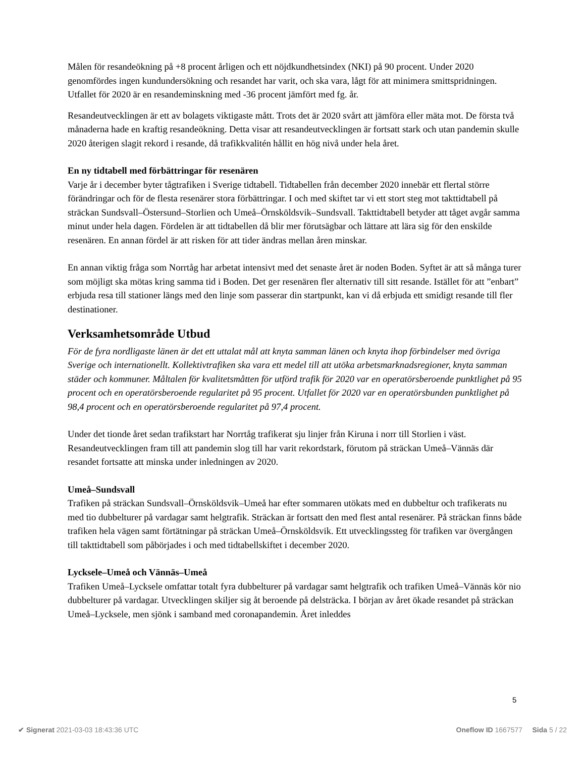Målen för resandeökning på +8 procent årligen och ett nöjdkundhetsindex (NKI) på 90 procent. Under 2020 genomfördes ingen kundundersökning och resandet har varit, och ska vara, lågt för att minimera smittspridningen. Utfallet för 2020 är en resandeminskning med -36 procent jämfört med fg. år.
Resandeutvecklingen är ett av bolagets viktigaste mått. Trots det är 2020 svårt att jämföra eller mäta mot. De första två månaderna hade en kraftig resandeökning. Detta visar att resandeutvecklingen är fortsatt stark och utan pandemin skulle 2020 återigen slagit rekord i resande, då trafikkvalitén hållit en hög nivå under hela året.
En ny tidtabell med förbättringar för resenären
Varje år i december byter tågtrafiken i Sverige tidtabell. Tidtabellen från december 2020 innebär ett flertal större förändringar och för de flesta resenärer stora förbättringar. I och med skiftet tar vi ett stort steg mot takttidtabell på sträckan Sundsvall–Östersund–Storlien och Umeå–Örnsköldsvik–Sundsvall. Takttidtabell betyder att tåget avgår samma minut under hela dagen. Fördelen är att tidtabellen då blir mer förutsägbar och lättare att lära sig för den enskilde resenären. En annan fördel är att risken för att tider ändras mellan åren minskar.
En annan viktig fråga som Norrtåg har arbetat intensivt med det senaste året är noden Boden. Syftet är att så många turer som möjligt ska mötas kring samma tid i Boden. Det ger resenären fler alternativ till sitt resande. Istället för att ”enbart” erbjuda resa till stationer längs med den linje som passerar din startpunkt, kan vi då erbjuda ett smidigt resande till fler destinationer.
Verksamhetsområde Utbud
För de fyra nordligaste länen är det ett uttalat mål att knyta samman länen och knyta ihop förbindelser med övriga Sverige och internationellt. Kollektivtrafiken ska vara ett medel till att utöka arbetsmarknadsregioner, knyta samman städer och kommuner. Måltalen för kvalitetsmåtten för utförd trafik för 2020 var en operatörsberoende punktlighet på 95 procent och en operatörsberoende regularitet på 95 procent. Utfallet för 2020 var en operatörsbunden punktlighet på 98,4 procent och en operatörsberoende regularitet på 97,4 procent.
Under det tionde året sedan trafikstart har Norrtåg trafikerat sju linjer från Kiruna i norr till Storlien i väst. Resandeutvecklingen fram till att pandemin slog till har varit rekordstark, förutom på sträckan Umeå–Vännäs där resandet fortsatte att minska under inledningen av 2020.
Umeå–Sundsvall
Trafiken på sträckan Sundsvall–Örnsköldsvik–Umeå har efter sommaren utökats med en dubbeltur och trafikerats nu med tio dubbelturer på vardagar samt helgtrafik. Sträckan är fortsatt den med flest antal resenärer. På sträckan finns både trafiken hela vägen samt förtätningar på sträckan Umeå–Örnsköldsvik. Ett utvecklingssteg för trafiken var övergången till takttidtabell som påbörjades i och med tidtabellskiftet i december 2020.
Lycksele–Umeå och Vännäs–Umeå
Trafiken Umeå–Lycksele omfattar totalt fyra dubbelturer på vardagar samt helgtrafik och trafiken Umeå–Vännäs kör nio dubbelturer på vardagar. Utvecklingen skiljer sig åt beroende på delsträcka. I början av året ökade resandet på sträckan Umeå–Lycksele, men sjönk i samband med coronapandemin. Året inleddes
5
✔ Signerat 2021-03-03 18:43:36 UTC Oneflow ID 1667577 Sida 5 / 22